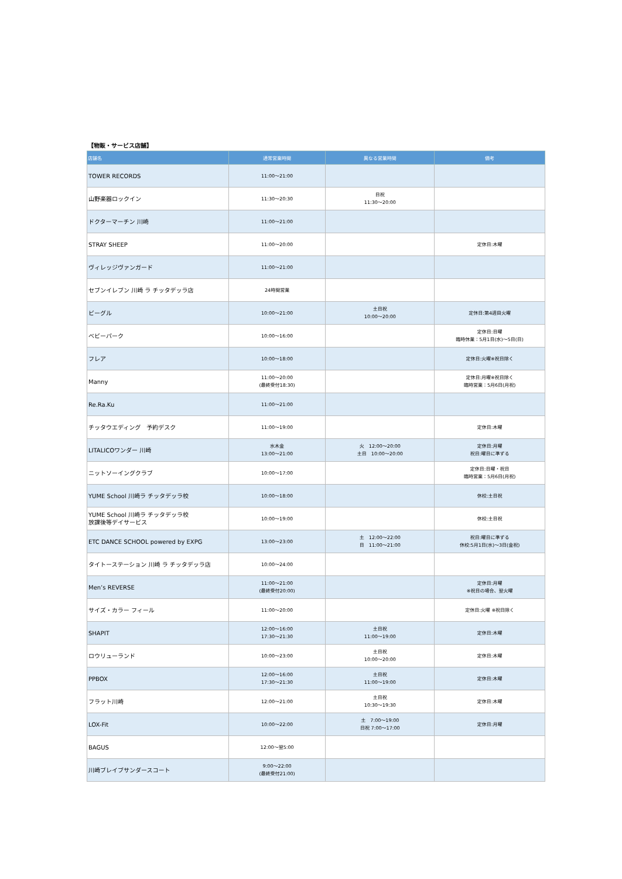【物販・サービス店舗】
| 店舗名 | 通常営業時間 | 異なる営業時間 | 備考 |
| --- | --- | --- | --- |
| TOWER RECORDS | 11:00～21:00 | | |
| 山野楽器ロックイン | 11:30～20:30 | 日祝 11:30～20:00 | |
| ドクターマーチン 川崎 | 11:00～21:00 | | |
| STRAY SHEEP | 11:00～20:00 | | 定休日:木曜 |
| ヴィレッジヴァンガード | 11:00～21:00 | | |
| セブンイレブン 川崎 ラ チッタデッラ店 | 24時間営業 | | |
| ビーグル | 10:00～21:00 | 土日祝 10:00～20:00 | 定休日:第4週目火曜 |
| ベビーパーク | 10:00～16:00 | | 定休日:日曜 臨時休業：5月1日(水)～5日(日) |
| フレア | 10:00～18:00 | | 定休日:火曜※祝日除く |
| Manny | 11:00～20:00 (最終受付18:30) | | 定休日:月曜※祝日除く 臨時営業：5月6日(月祝) |
| Re.Ra.Ku | 11:00～21:00 | | |
| チッタウエディング 予約デスク | 11:00～19:00 | | 定休日:木曜 |
| LITALICOワンダー 川崎 | 水木金 13:00～21:00 | 火 12:00～20:00 土日 10:00～20:00 | 定休日:月曜 祝日:曜日に準ずる |
| ニットソーイングクラブ | 10:00～17:00 | | 定休日:日曜・祝日 臨時営業：5月6日(月祝) |
| YUME School 川崎ラ チッタデッラ校 | 10:00～18:00 | | 休校:土日祝 |
| YUME School 川崎ラ チッタデッラ校 放課後等デイサービス | 10:00～19:00 | | 休校:土日祝 |
| ETC DANCE SCHOOL powered by EXPG | 13:00～23:00 | 土 12:00～22:00 日 11:00～21:00 | 祝日:曜日に準ずる 休校:5月1日(水)～3日(金祝) |
| タイトーステーション 川崎 ラ チッタデッラ店 | 10:00～24:00 | | |
| Men’s REVERSE | 11:00～21:00 (最終受付20:00) | | 定休日:月曜 ※祝日の場合、翌火曜 |
| サイズ・カラー フィール | 11:00～20:00 | | 定休日:火曜 ※祝日除く |
| SHAPIT | 12:00～16:00 17:30～21:30 | 土日祝 11:00～19:00 | 定休日:木曜 |
| ロウリューランド | 10:00～23:00 | 土日祝 10:00～20:00 | 定休日:木曜 |
| PPBOX | 12:00～16:00 17:30～21:30 | 土日祝 11:00～19:00 | 定休日:木曜 |
| フラット川崎 | 12:00～21:00 | 土日祝 10:30～19:30 | 定休日:木曜 |
| LOX-Fit | 10:00～22:00 | 土 7:00～19:00 日祝 7:00～17:00 | 定休日:月曜 |
| BAGUS | 12:00～翌5:00 | | |
| 川崎ブレイブサンダースコート | 9:00～22:00 (最終受付21:00) | | |